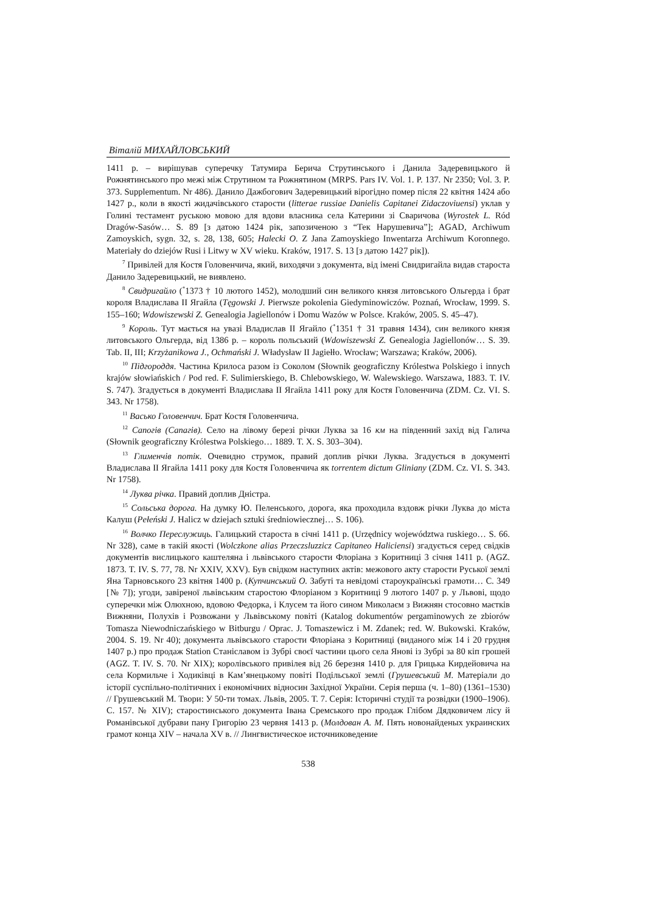Віталій МИХАЙЛОВСЬКИЙ
1411 р. – вирішував суперечку Татумира Берича Струтинського і Данила Задеревицького й Рожнятинського про межі між Струтином та Рожнятином (MRPS. Pars IV. Vol. 1. P. 137. Nr 2350; Vol. 3. P. 373. Supplementum. Nr 486). Данило Дажбогович Задеревицький вірогідно помер після 22 квітня 1424 або 1427 р., коли в якості жидачівського старости (litterae russiae Danielis Capitanei Zidaczoviuensi) уклав у Голині тестамент руською мовою для вдови власника села Катерини зі Сваричова (Wyrostek L. Ród Dragów-Sasów… S. 89 [з датою 1424 рік, запозиченою з “Тек Нарушевича”]; AGAD, Archiwum Zamoyskich, sygn. 32, s. 28, 138, 605; Halecki O. Z Jana Zamoyskiego Inwentarza Archiwum Koronnego. Materiały do dziejów Rusi i Litwy w XV wieku. Kraków, 1917. S. 13 [з датою 1427 рік]).
<sup>7</sup> Привілей для Костя Головенчича, який, виходячи з документа, від імені Свидригайла видав староста Данило Задеревицький, не виявлено.
<sup>8</sup> Свидригайло (<sup>*</sup>1373 † 10 лютого 1452), молодший син великого князя литовського Ольгерда і брат короля Владислава II Ягайла (Tęgowski J. Pierwsze pokolenia Giedyminowiczów. Poznań, Wrocław, 1999. S. 155–160; Wdowiszewski Z. Genealogia Jagiellonów i Domu Wazów w Polsce. Kraków, 2005. S. 45–47).
<sup>9</sup> Король. Тут мається на увазі Владислав II Ягайло (<sup>*</sup>1351 † 31 травня 1434), син великого князя литовського Ольгерда, від 1386 р. – король польський (Wdowiszewski Z. Genealogia Jagiellonów… S. 39. Tab. II, III; Krzyżanikowa J., Ochmański J. Władysław II Jagiełło. Wrocław; Warszawa; Kraków, 2006).
<sup>10</sup> Підгороддя. Частина Крилоса разом із Соколом (Słownik geograficzny Królestwa Polskiego i innych krajów słowiańskich / Pod red. F. Sulimierskiego, B. Chlebowskiego, W. Walewskiego. Warszawa, 1883. T. IV. S. 747). Згадується в документі Владислава II Ягайла 1411 року для Костя Головенчича (ZDM. Cz. VI. S. 343. Nr 1758).
<sup>11</sup> Васько Головенчич. Брат Костя Головенчича.
<sup>12</sup> Сапогів (Сапагів). Село на лівому березі річки Луква за 16 км на південний захід від Галича (Słownik geograficzny Królestwa Polskiego… 1889. T. X. S. 303–304).
<sup>13</sup> Глименчів потік. Очевидно струмок, правий доплив річки Луква. Згадується в документі Владислава II Ягайла 1411 року для Костя Головенчича як torrentem dictum Gliniany (ZDM. Cz. VI. S. 343. Nr 1758).
<sup>14</sup> Луква річка. Правий доплив Дністра.
<sup>15</sup> Сольська дорога. На думку Ю. Пеленського, дорога, яка проходила вздовж річки Луква до міста Калуш (Pełeński J. Halicz w dziejach sztuki średniowiecznej… S. 106).
<sup>16</sup> Волчко Переслужиць. Галицький староста в січні 1411 р. (Urzędnicy województwa ruskiego… S. 66. Nr 328), саме в такій якості (Wolczkone alias Przeczsluzzicz Capitaneo Haliciensi) згадується серед свідків документів вислицького каштеляна і львівського старости Флоріана з Коритниці 3 січня 1411 р. (AGZ. 1873. T. IV. S. 77, 78. Nr XXIV, XXV). Був свідком наступних актів: межового акту старости Руської землі Яна Тарновського 23 квітня 1400 р. (Купчинський О. Забуті та невідомі староукраїнські грамоти… С. 349 [№ 7]); угоди, завіреної львівським старостою Флоріаном з Коритниці 9 лютого 1407 р. у Львові, щодо суперечки між Олюхною, вдовою Федорка, і Клусем та його сином Миколаєм з Вижнян стосовно маєтків Вижняни, Полухів і Розвожани у Львівському повіті (Katalog dokumentów pergaminowych ze zbiorów Tomasza Niewodniczańskiego w Bitburgu / Oprac. J. Tomaszewicz i M. Zdanek; red. W. Bukowski. Kraków, 2004. S. 19. Nr 40); документа львівського старости Флоріана з Коритниці (виданого між 14 і 20 грудня 1407 р.) про продаж Station Станіславом із Зубрі своєї частини цього села Янові із Зубрі за 80 кіп грошей (AGZ. T. IV. S. 70. Nr XIX); королівського привілея від 26 березня 1410 р. для Грицька Кирдейовича на села Кормильче і Ходиківці в Кам’янецькому повіті Подільської землі (Грушевський М. Матеріали до історії суспільно-політичних і економічних відносин Західної України. Серія перша (ч. 1–80) (1361–1530) // Грушевський М. Твори: У 50-ти томах. Львів, 2005. Т. 7. Серія: Історичні студії та розвідки (1900–1906). С. 157. № XIV); старостинського документа Івана Сремського про продаж Глібом Дядковичем лісу й Романівської дубрави пану Григорію 23 червня 1413 р. (Молдован А. М. Пять новонайденых украинских грамот конца XIV – начала XV в. // Лингвистическое источниковедение
538